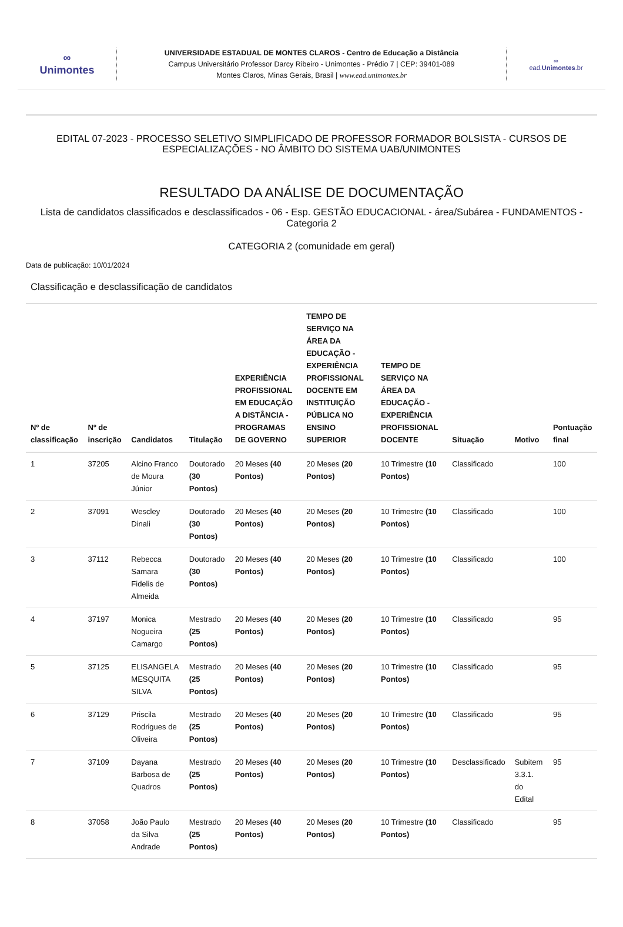∞
Unimontes
UNIVERSIDADE ESTADUAL DE MONTES CLAROS - Centro de Educação a Distância
Campus Universitário Professor Darcy Ribeiro - Unimontes - Prédio 7 | CEP: 39401-089
Montes Claros, Minas Gerais, Brasil | www.ead.unimontes.br
∞
ead.Unimontes.br
EDITAL 07-2023 - PROCESSO SELETIVO SIMPLIFICADO DE PROFESSOR FORMADOR BOLSISTA - CURSOS DE ESPECIALIZAÇÕES - NO ÂMBITO DO SISTEMA UAB/UNIMONTES
RESULTADO DA ANÁLISE DE DOCUMENTAÇÃO
Lista de candidatos classificados e desclassificados - 06 - Esp. GESTÃO EDUCACIONAL - área/Subárea - FUNDAMENTOS - Categoria 2
CATEGORIA 2 (comunidade em geral)
Data de publicação: 10/01/2024
Classificação e desclassificação de candidatos
| Nº de classificação | Nº de inscrição | Candidatos | Titulação | EXPERIÊNCIA PROFISSIONAL EM EDUCAÇÃO A DISTÂNCIA - PROGRAMAS DE GOVERNO | TEMPO DE SERVIÇO NA ÁREA DA EDUCAÇÃO - EXPERIÊNCIA PROFISSIONAL DOCENTE EM INSTITUIÇÃO PÚBLICA NO ENSINO SUPERIOR | TEMPO DE SERVIÇO NA ÁREA DA EDUCAÇÃO - EXPERIÊNCIA PROFISSIONAL DOCENTE | Situação | Motivo | Pontuação final |
| --- | --- | --- | --- | --- | --- | --- | --- | --- | --- |
| 1 | 37205 | Alcino Franco de Moura Júnior | Doutorado (30 Pontos) | 20 Meses (40 Pontos) | 20 Meses (20 Pontos) | 10 Trimestre (10 Pontos) | Classificado | | 100 |
| 2 | 37091 | Wescley Dinali | Doutorado (30 Pontos) | 20 Meses (40 Pontos) | 20 Meses (20 Pontos) | 10 Trimestre (10 Pontos) | Classificado | | 100 |
| 3 | 37112 | Rebecca Samara Fidelis de Almeida | Doutorado (30 Pontos) | 20 Meses (40 Pontos) | 20 Meses (20 Pontos) | 10 Trimestre (10 Pontos) | Classificado | | 100 |
| 4 | 37197 | Monica Nogueira Camargo | Mestrado (25 Pontos) | 20 Meses (40 Pontos) | 20 Meses (20 Pontos) | 10 Trimestre (10 Pontos) | Classificado | | 95 |
| 5 | 37125 | ELISANGELA MESQUITA SILVA | Mestrado (25 Pontos) | 20 Meses (40 Pontos) | 20 Meses (20 Pontos) | 10 Trimestre (10 Pontos) | Classificado | | 95 |
| 6 | 37129 | Priscila Rodrigues de Oliveira | Mestrado (25 Pontos) | 20 Meses (40 Pontos) | 20 Meses (20 Pontos) | 10 Trimestre (10 Pontos) | Classificado | | 95 |
| 7 | 37109 | Dayana Barbosa de Quadros | Mestrado (25 Pontos) | 20 Meses (40 Pontos) | 20 Meses (20 Pontos) | 10 Trimestre (10 Pontos) | Desclassificado | Subitem 3.3.1. do Edital | 95 |
| 8 | 37058 | João Paulo da Silva Andrade | Mestrado (25 Pontos) | 20 Meses (40 Pontos) | 20 Meses (20 Pontos) | 10 Trimestre (10 Pontos) | Classificado | | 95 |